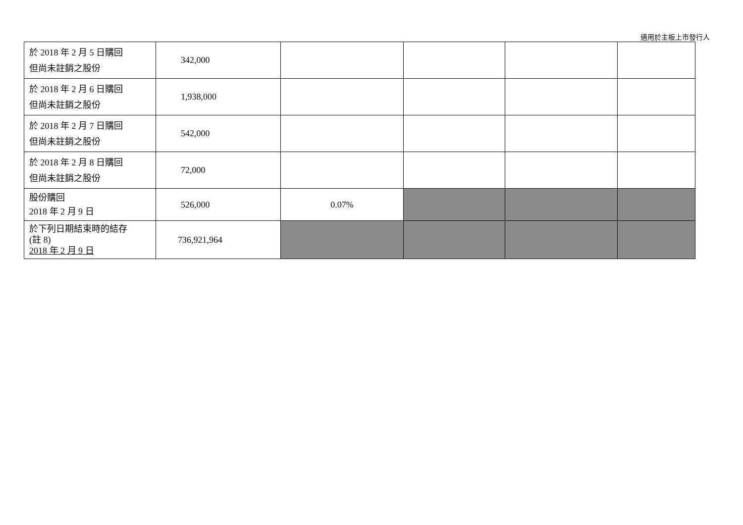適用於主板上市發行人
| 於 2018 年 2 月 5 日購回 但尚未註銷之股份 | 342,000 | | | | |
| 於 2018 年 2 月 6 日購回 但尚未註銷之股份 | 1,938,000 | | | | |
| 於 2018 年 2 月 7 日購回 但尚未註銷之股份 | 542,000 | | | | |
| 於 2018 年 2 月 8 日購回 但尚未註銷之股份 | 72,000 | | | | |
| 股份購回 2018 年 2 月 9 日 | 526,000 | 0.07% | | | |
| 於下列日期結束時的結存 (註 8) 2018 年 2 月 9 日 | 736,921,964 | | | | |